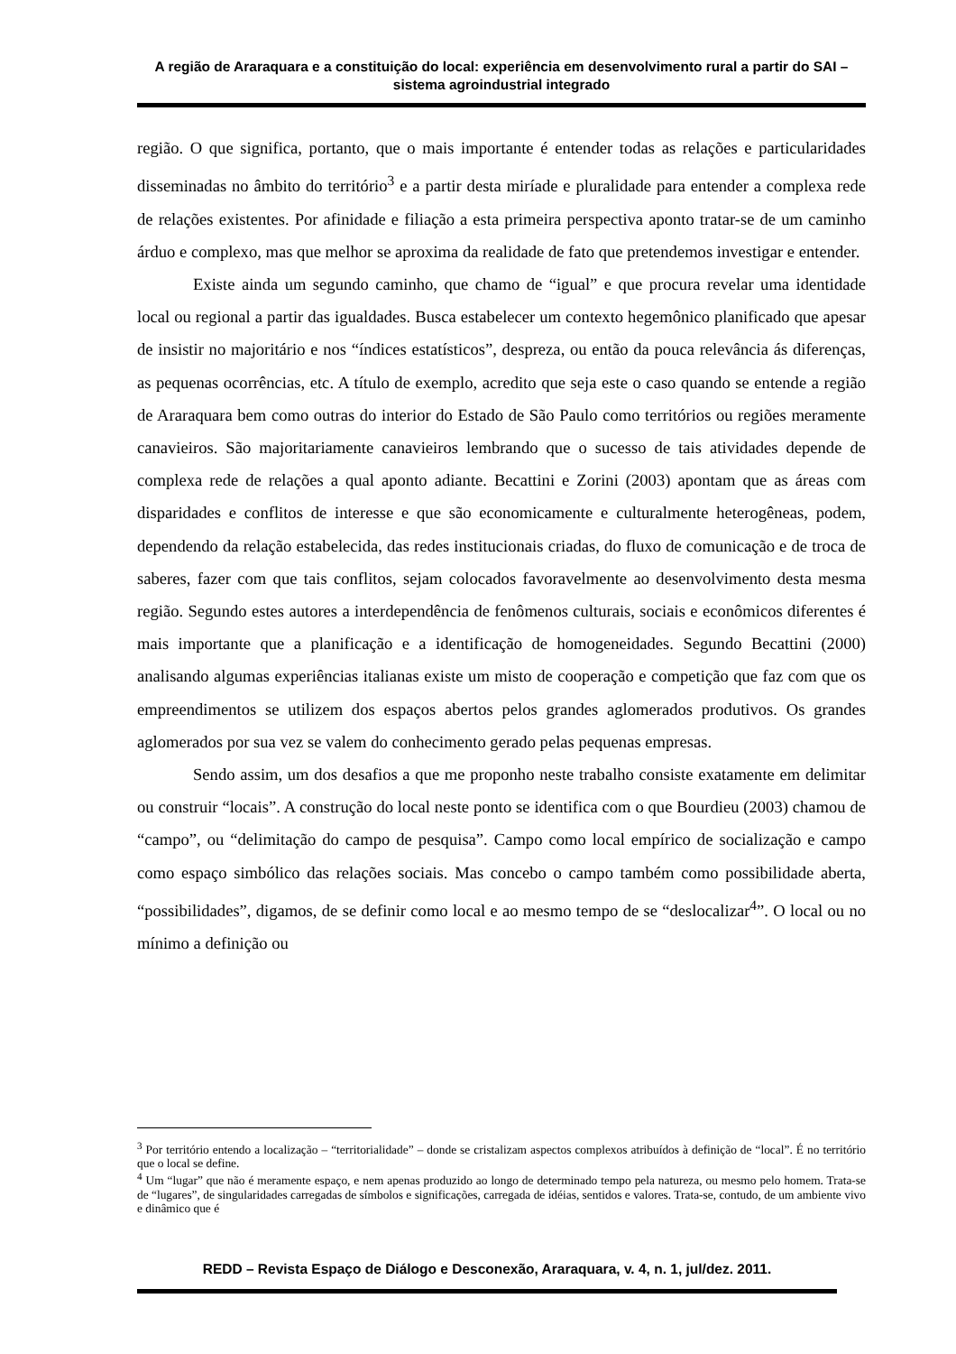A região de Araraquara e a constituição do local: experiência em desenvolvimento rural a partir do SAI – sistema agroindustrial integrado
região. O que significa, portanto, que o mais importante é entender todas as relações e particularidades disseminadas no âmbito do território<sup>3</sup> e a partir desta miríade e pluralidade para entender a complexa rede de relações existentes. Por afinidade e filiação a esta primeira perspectiva aponto tratar-se de um caminho árduo e complexo, mas que melhor se aproxima da realidade de fato que pretendemos investigar e entender.
Existe ainda um segundo caminho, que chamo de “igual” e que procura revelar uma identidade local ou regional a partir das igualdades. Busca estabelecer um contexto hegemônico planificado que apesar de insistir no majoritário e nos “índices estatísticos”, despreza, ou então da pouca relevância ás diferenças, as pequenas ocorrências, etc. A título de exemplo, acredito que seja este o caso quando se entende a região de Araraquara bem como outras do interior do Estado de São Paulo como territórios ou regiões meramente canavieiros. São majoritariamente canavieiros lembrando que o sucesso de tais atividades depende de complexa rede de relações a qual aponto adiante. Becattini e Zorini (2003) apontam que as áreas com disparidades e conflitos de interesse e que são economicamente e culturalmente heterogêneas, podem, dependendo da relação estabelecida, das redes institucionais criadas, do fluxo de comunicação e de troca de saberes, fazer com que tais conflitos, sejam colocados favoravelmente ao desenvolvimento desta mesma região. Segundo estes autores a interdependência de fenômenos culturais, sociais e econômicos diferentes é mais importante que a planificação e a identificação de homogeneidades. Segundo Becattini (2000) analisando algumas experiências italianas existe um misto de cooperação e competição que faz com que os empreendimentos se utilizem dos espaços abertos pelos grandes aglomerados produtivos. Os grandes aglomerados por sua vez se valem do conhecimento gerado pelas pequenas empresas.
Sendo assim, um dos desafios a que me proponho neste trabalho consiste exatamente em delimitar ou construir “locais”. A construção do local neste ponto se identifica com o que Bourdieu (2003) chamou de “campo”, ou “delimitação do campo de pesquisa”. Campo como local empírico de socialização e campo como espaço simbólico das relações sociais. Mas concebo o campo também como possibilidade aberta, “possibilidades”, digamos, de se definir como local e ao mesmo tempo de se “deslocalizar<sup>4</sup>”. O local ou no mínimo a definição ou
<sup>3</sup> Por território entendo a localização – “territorialidade” – donde se cristalizam aspectos complexos atribuídos à definição de “local”. É no território que o local se define.
<sup>4</sup> Um “lugar” que não é meramente espaço, e nem apenas produzido ao longo de determinado tempo pela natureza, ou mesmo pelo homem. Trata-se de “lugares”, de singularidades carregadas de símbolos e significações, carregada de idéias, sentidos e valores. Trata-se, contudo, de um ambiente vivo e dinâmico que é
REDD – Revista Espaço de Diálogo e Desconexão, Araraquara, v. 4, n. 1, jul/dez. 2011.